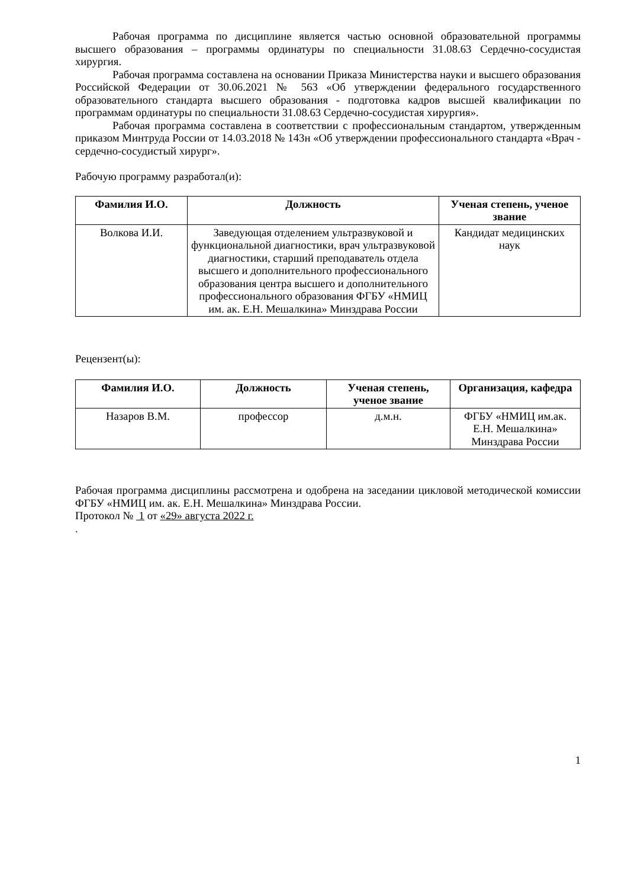Рабочая программа по дисциплине является частью основной образовательной программы высшего образования – программы ординатуры по специальности 31.08.63 Сердечно-сосудистая хирургия.
Рабочая программа составлена на основании Приказа Министерства науки и высшего образования Российской Федерации от 30.06.2021 № 563 «Об утверждении федерального государственного образовательного стандарта высшего образования - подготовка кадров высшей квалификации по программам ординатуры по специальности 31.08.63 Сердечно-сосудистая хирургия».
Рабочая программа составлена в соответствии с профессиональным стандартом, утвержденным приказом Минтруда России от 14.03.2018 № 143н «Об утверждении профессионального стандарта «Врач - сердечно-сосудистый хирург».
Рабочую программу разработал(и):
| Фамилия И.О. | Должность | Ученая степень, ученое звание |
| --- | --- | --- |
| Волкова И.И. | Заведующая отделением ультразвуковой и функциональной диагностики, врач ультразвуковой диагностики, старший преподаватель отдела высшего и дополнительного профессионального образования центра высшего и дополнительного профессионального образования ФГБУ «НМИЦ им. ак. Е.Н. Мешалкина» Минздрава России | Кандидат медицинских наук |
Рецензент(ы):
| Фамилия И.О. | Должность | Ученая степень, ученое звание | Организация, кафедра |
| --- | --- | --- | --- |
| Назаров В.М. | профессор | д.м.н. | ФГБУ «НМИЦ им.ак. Е.Н. Мешалкина» Минздрава России |
Рабочая программа дисциплины рассмотрена и одобрена на заседании цикловой методической комиссии ФГБУ «НМИЦ им. ак. Е.Н. Мешалкина» Минздрава России.
Протокол № 1 от «29» августа 2022 г.
.
1